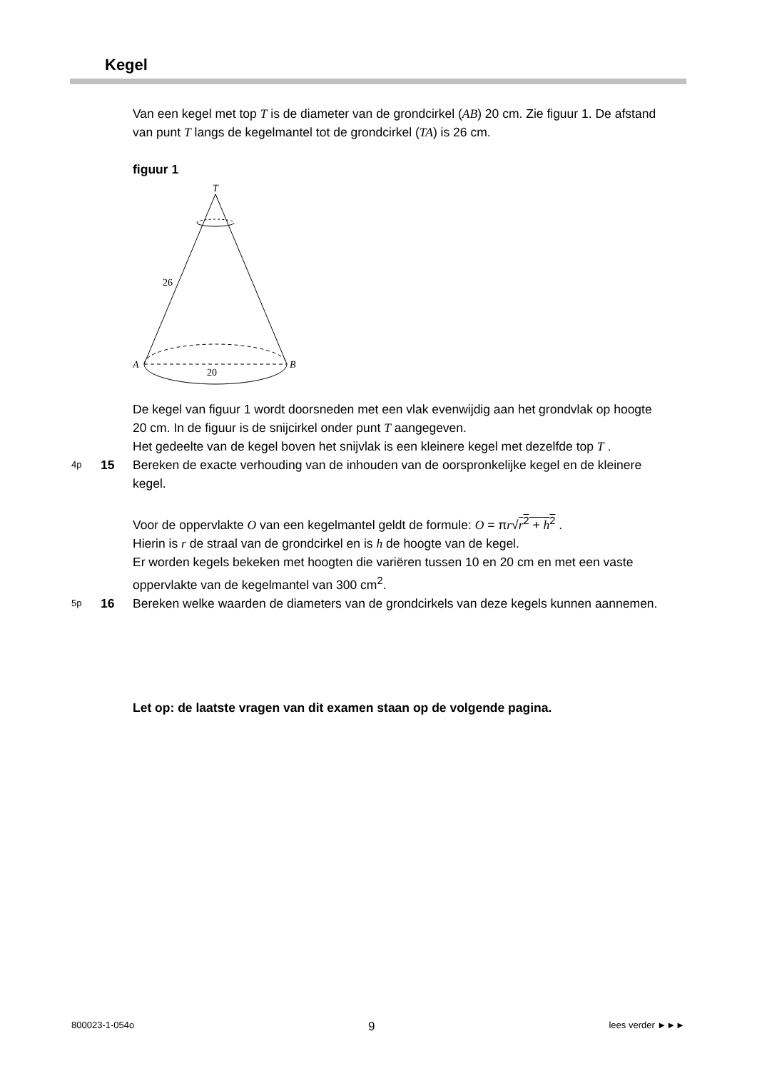Kegel
Van een kegel met top T is de diameter van de grondcirkel (AB) 20 cm. Zie figuur 1. De afstand van punt T langs de kegelmantel tot de grondcirkel (TA) is 26 cm.
figuur 1
T
26
A
B
20
De kegel van figuur 1 wordt doorsneden met een vlak evenwijdig aan het grondvlak op hoogte 20 cm. In de figuur is de snijcirkel onder punt T aangegeven.
Het gedeelte van de kegel boven het snijvlak is een kleinere kegel met dezelfde top T .
4p 15
Bereken de exacte verhouding van de inhouden van de oorspronkelijke kegel en de kleinere kegel.
Voor de oppervlakte O van een kegelmantel geldt de formule: O = πr√r<sup>2</sup> + h<sup>2</sup> .
Hierin is r de straal van de grondcirkel en is h de hoogte van de kegel.
Er worden kegels bekeken met hoogten die variëren tussen 10 en 20 cm en met een vaste oppervlakte van de kegelmantel van 300 cm<sup>2</sup>.
5p 16
Bereken welke waarden de diameters van de grondcirkels van deze kegels kunnen aannemen.
Let op: de laatste vragen van dit examen staan op de volgende pagina.
800023-1-054o 9 lees verder ►►►